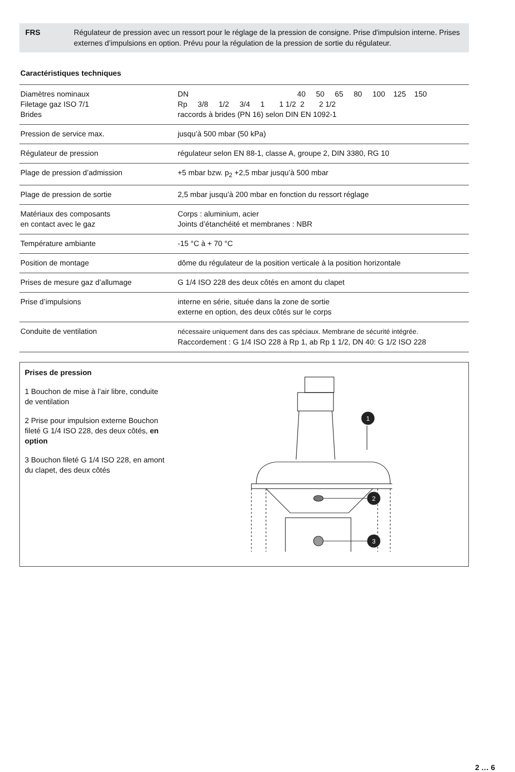FRS Régulateur de pression avec un ressort pour le réglage de la pression de consigne. Prise d'impulsion interne. Prises externes d’impulsions en option. Prévu pour la régulation de la pression de sortie du régulateur.
Caractéristiques techniques
| Diamètres nominaux Filetage gaz ISO 7/1 Brides | DN 40 50 65 80 100 125 150 Rp 3/8 1/2 3/4 1 1 1/2 2 2 1/2 raccords à brides (PN 16) selon DIN EN 1092-1 |
| Pression de service max. | jusqu’à 500 mbar (50 kPa) |
| Régulateur de pression | régulateur selon EN 88-1, classe A, groupe 2, DIN 3380, RG 10 |
| Plage de pression d’admission | +5 mbar bzw. p<sub>2</sub> +2,5 mbar jusqu’à 500 mbar |
| Plage de pression de sortie | 2,5 mbar jusqu’à 200 mbar en fonction du ressort réglage |
| Matériaux des composants en contact avec le gaz | Corps : aluminium, acier Joints d’étanchéité et membranes : NBR |
| Température ambiante | -15 °C à + 70 °C |
| Position de montage | dôme du régulateur de la position verticale à la position horizontale |
| Prises de mesure gaz d’allumage | G 1/4 ISO 228 des deux côtés en amont du clapet |
| Prise d’impulsions | interne en série, située dans la zone de sortie externe en option, des deux côtés sur le corps |
| Conduite de ventilation | nécessaire uniquement dans des cas spéciaux. Membrane de sécurité intégrée. Raccordement : G 1/4 ISO 228 à Rp 1, ab Rp 1 1/2, DN 40: G 1/2 ISO 228 |
Prises de pression
1 Bouchon de mise à l’air libre, conduite de ventilation
2 Prise pour impulsion externe Bouchon fileté G 1/4 ISO 228, des deux côtés, en option
3 Bouchon fileté G 1/4 ISO 228, en amont du clapet, des deux côtés
1
2
3
2 … 6